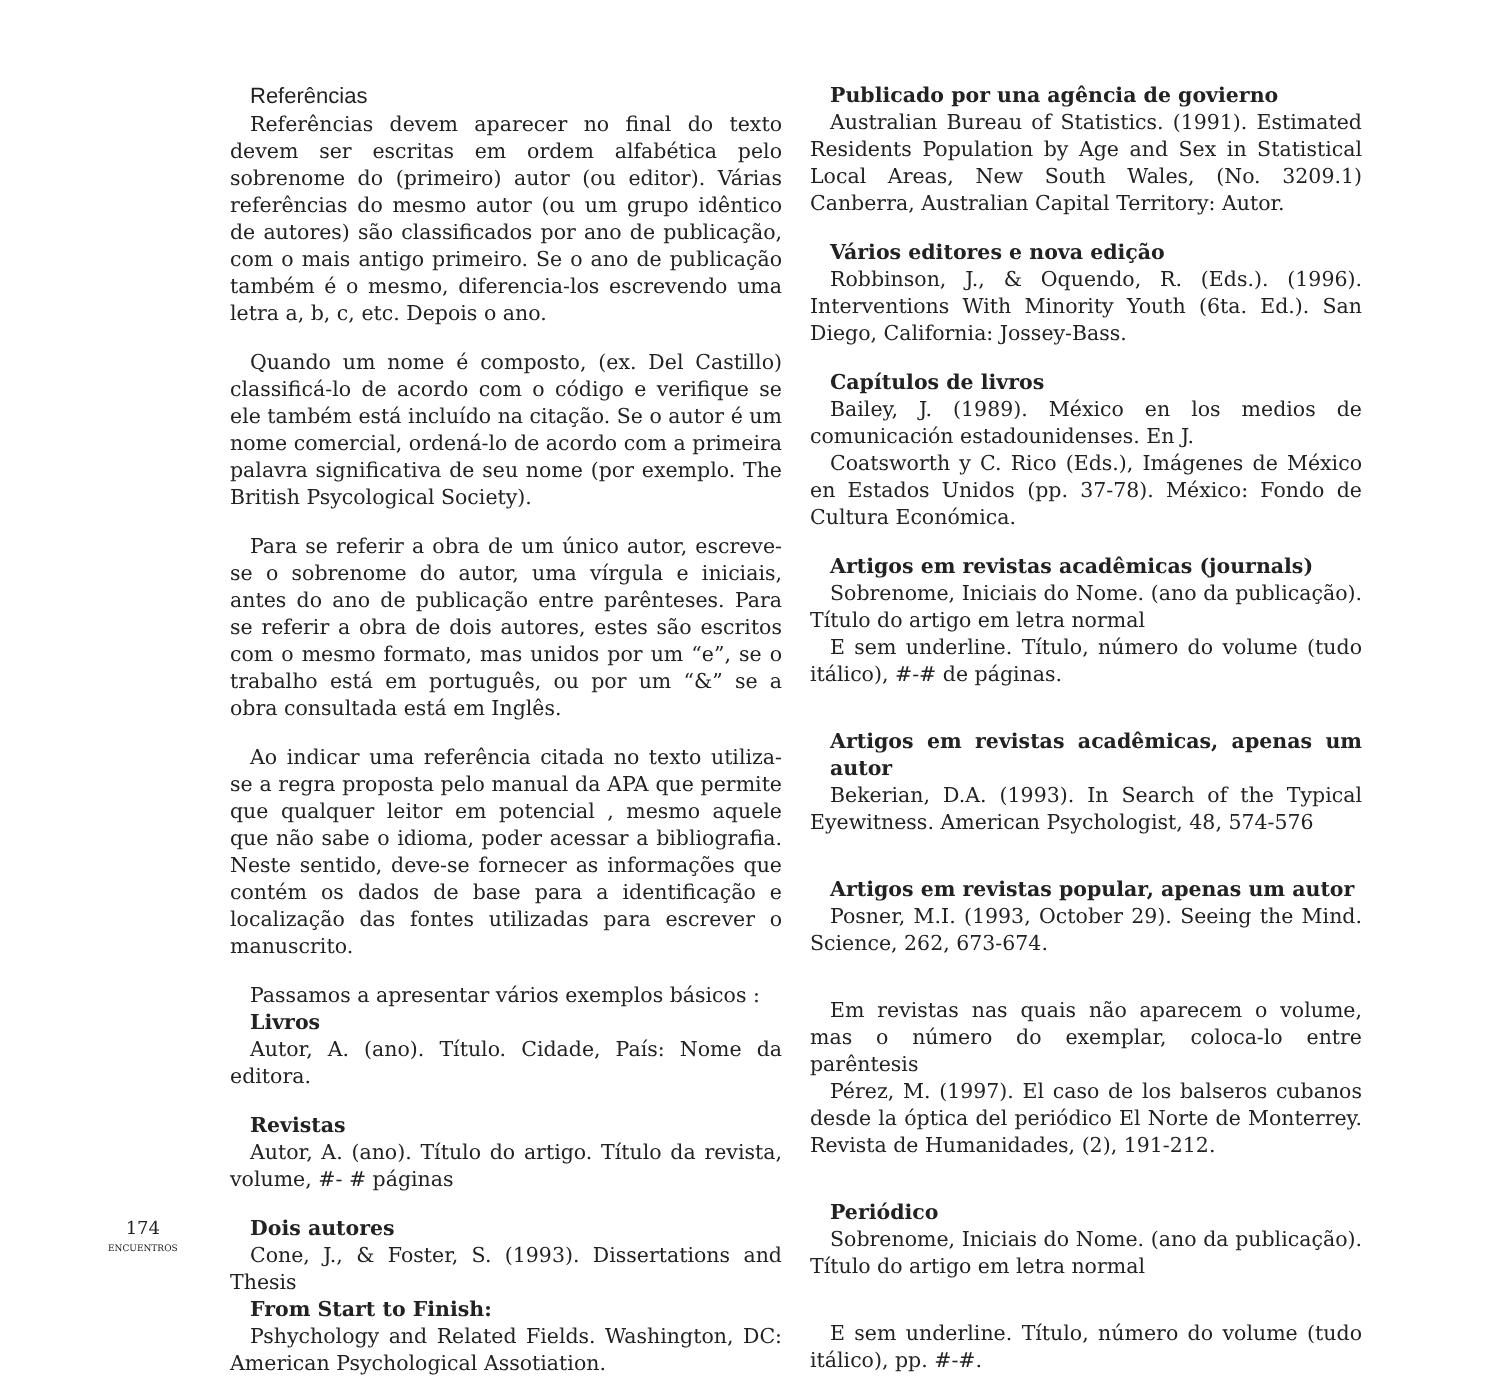Referências
Referências devem aparecer no final do texto devem ser escritas em ordem alfabética pelo sobrenome do (primeiro) autor (ou editor). Várias referências do mesmo autor (ou um grupo idêntico de autores) são classificados por ano de publicação, com o mais antigo primeiro. Se o ano de publicação também é o mesmo, diferencia-los escrevendo uma letra a, b, c, etc. Depois o ano.
Quando um nome é composto, (ex. Del Castillo) classificá-lo de acordo com o código e verifique se ele também está incluído na citação. Se o autor é um nome comercial, ordená-lo de acordo com a primeira palavra significativa de seu nome (por exemplo. The British Psycological Society).
Para se referir a obra de um único autor, escreve-se o sobrenome do autor, uma vírgula e iniciais, antes do ano de publicação entre parênteses. Para se referir a obra de dois autores, estes são escritos com o mesmo formato, mas unidos por um “e”, se o trabalho está em português, ou por um “&” se a obra consultada está em Inglês.
Ao indicar uma referência citada no texto utiliza-se a regra proposta pelo manual da APA que permite que qualquer leitor em potencial , mesmo aquele que não sabe o idioma, poder acessar a bibliografia. Neste sentido, deve-se fornecer as informações que contém os dados de base para a identificação e localização das fontes utilizadas para escrever o manuscrito.
Passamos a apresentar vários exemplos básicos :
Livros
Autor, A. (ano). Título. Cidade, País: Nome da editora.
Revistas
Autor, A. (ano). Título do artigo. Título da revista, volume, #- # páginas
Dois autores
Cone, J., & Foster, S. (1993). Dissertations and Thesis
From Start to Finish:
Pshychology and Related Fields. Washington, DC: American Psychological Assotiation.
Publicado por una agência de govierno
Australian Bureau of Statistics. (1991). Estimated Residents Population by Age and Sex in Statistical Local Areas, New South Wales, (No. 3209.1) Canberra, Australian Capital Territory: Autor.
Vários editores e nova edição
Robbinson, J., & Oquendo, R. (Eds.). (1996). Interventions With Minority Youth (6ta. Ed.). San Diego, California: Jossey-Bass.
Capítulos de livros
Bailey, J. (1989). México en los medios de comunicación estadounidenses. En J.
Coatsworth y C. Rico (Eds.), Imágenes de México en Estados Unidos (pp. 37-78). México: Fondo de Cultura Económica.
Artigos em revistas acadêmicas (journals)
Sobrenome, Iniciais do Nome. (ano da publicação). Título do artigo em letra normal
E sem underline. Título, número do volume (tudo itálico), #-# de páginas.
Artigos em revistas acadêmicas, apenas um autor
Bekerian, D.A. (1993). In Search of the Typical Eyewitness. American Psychologist, 48, 574-576
Artigos em revistas popular, apenas um autor
Posner, M.I. (1993, October 29). Seeing the Mind. Science, 262, 673-674.
Em revistas nas quais não aparecem o volume, mas o número do exemplar, coloca-lo entre parêntesis
Pérez, M. (1997). El caso de los balseros cubanos desde la óptica del periódico El Norte de Monterrey. Revista de Humanidades, (2), 191-212.
Periódico
Sobrenome, Iniciais do Nome. (ano da publicação). Título do artigo em letra normal
E sem underline. Título, número do volume (tudo itálico), pp. #-#.
174
ENCUENTROS